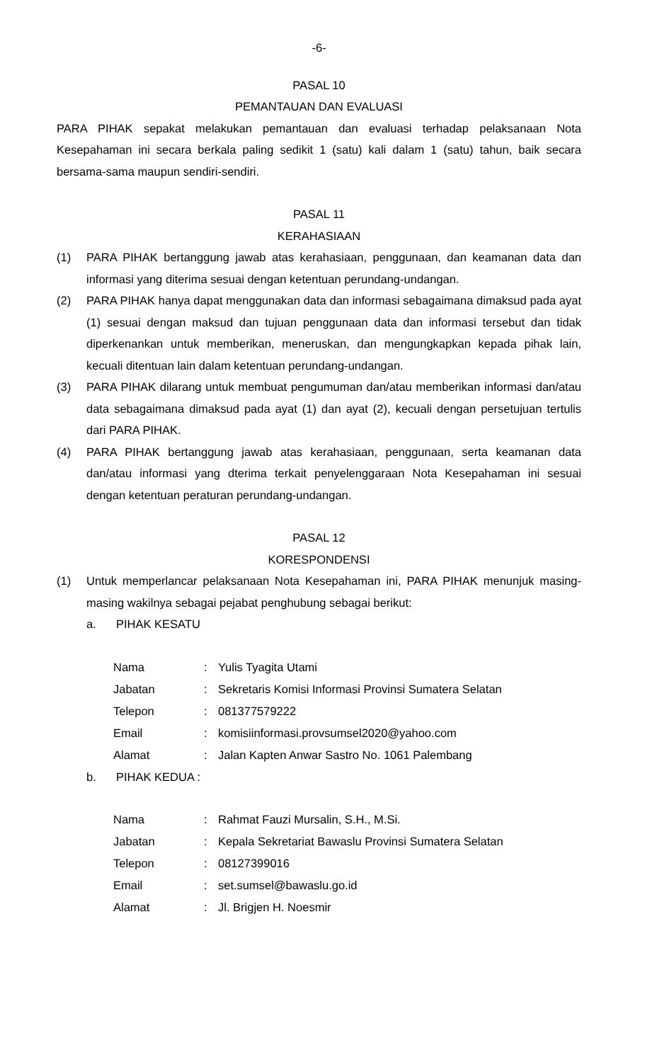-6-
PASAL 10
PEMANTAUAN DAN EVALUASI
PARA PIHAK sepakat melakukan pemantauan dan evaluasi terhadap pelaksanaan Nota Kesepahaman ini secara berkala paling sedikit 1 (satu) kali dalam 1 (satu) tahun, baik secara bersama-sama maupun sendiri-sendiri.
PASAL 11
KERAHASIAAN
(1) PARA PIHAK bertanggung jawab atas kerahasiaan, penggunaan, dan keamanan data dan informasi yang diterima sesuai dengan ketentuan perundang-undangan.
(2) PARA PIHAK hanya dapat menggunakan data dan informasi sebagaimana dimaksud pada ayat (1) sesuai dengan maksud dan tujuan penggunaan data dan informasi tersebut dan tidak diperkenankan untuk memberikan, meneruskan, dan mengungkapkan kepada pihak lain, kecuali ditentuan lain dalam ketentuan perundang-undangan.
(3) PARA PIHAK dilarang untuk membuat pengumuman dan/atau memberikan informasi dan/atau data sebagaimana dimaksud pada ayat (1) dan ayat (2), kecuali dengan persetujuan tertulis dari PARA PIHAK.
(4) PARA PIHAK bertanggung jawab atas kerahasiaan, penggunaan, serta keamanan data dan/atau informasi yang dterima terkait penyelenggaraan Nota Kesepahaman ini sesuai dengan ketentuan peraturan perundang-undangan.
PASAL 12
KORESPONDENSI
(1) Untuk memperlancar pelaksanaan Nota Kesepahaman ini, PARA PIHAK menunjuk masing-masing wakilnya sebagai pejabat penghubung sebagai berikut:
a. PIHAK KESATU
| Nama | : | Yulis Tyagita Utami |
| Jabatan | : | Sekretaris Komisi Informasi Provinsi Sumatera Selatan |
| Telepon | : | 081377579222 |
| Email | : | komisiinformasi.provsumsel2020@yahoo.com |
| Alamat | : | Jalan Kapten Anwar Sastro No. 1061 Palembang |
b. PIHAK KEDUA :
| Nama | : | Rahmat Fauzi Mursalin, S.H., M.Si. |
| Jabatan | : | Kepala Sekretariat Bawaslu Provinsi Sumatera Selatan |
| Telepon | : | 08127399016 |
| Email | : | set.sumsel@bawaslu.go.id |
| Alamat | : | Jl. Brigjen H. Noesmir |